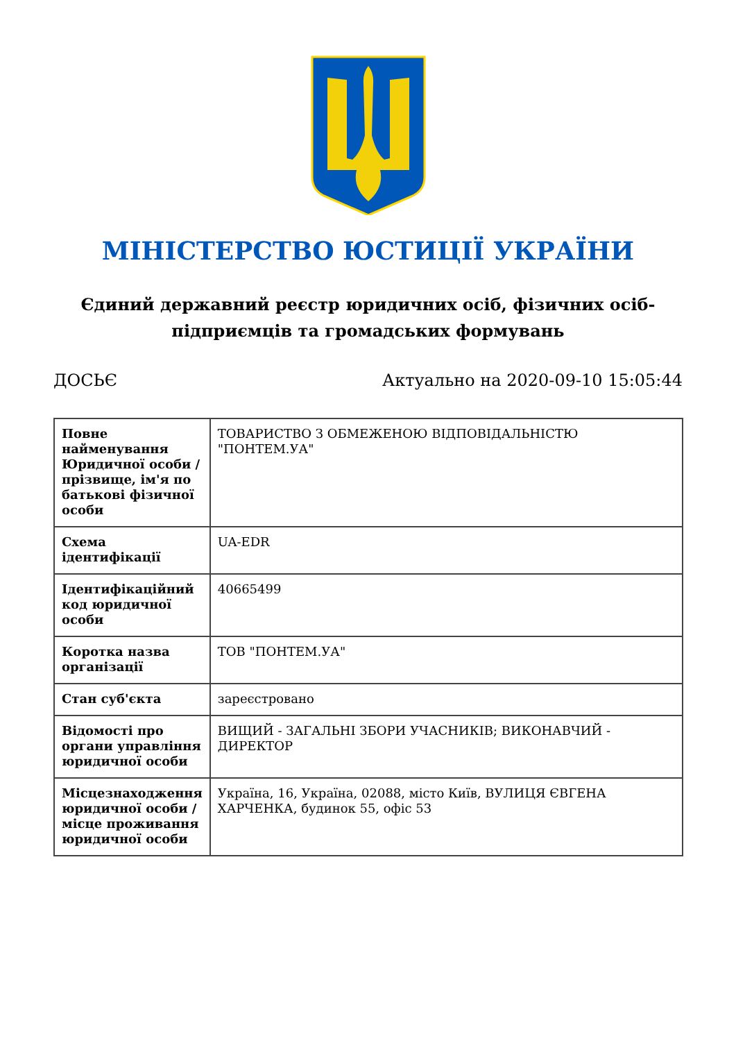МІНІСТЕРСТВО ЮСТИЦІЇ УКРАЇНИ
Єдиний державний реєстр юридичних осіб, фізичних осіб-підприємців та громадських формувань
ДОСЬЄ Актуально на 2020-09-10 15:05:44
| Повне найменування Юридичної особи / прізвище, ім'я по батькові фізичної особи | ТОВАРИСТВО З ОБМЕЖЕНОЮ ВІДПОВІДАЛЬНІСТЮ "ПОНТЕМ.УА" |
| Схема ідентифікації | UA-EDR |
| Ідентифікаційний код юридичної особи | 40665499 |
| Коротка назва організації | ТОВ "ПОНТЕМ.УА" |
| Стан суб'єкта | зареєстровано |
| Відомості про органи управління юридичної особи | ВИЩИЙ - ЗАГАЛЬНІ ЗБОРИ УЧАСНИКІВ; ВИКОНАВЧИЙ - ДИРЕКТОР |
| Місцезнаходження юридичної особи / місце проживання юридичної особи | Україна, 16, Україна, 02088, місто Київ, ВУЛИЦЯ ЄВГЕНА ХАРЧЕНКА, будинок 55, офіс 53 |